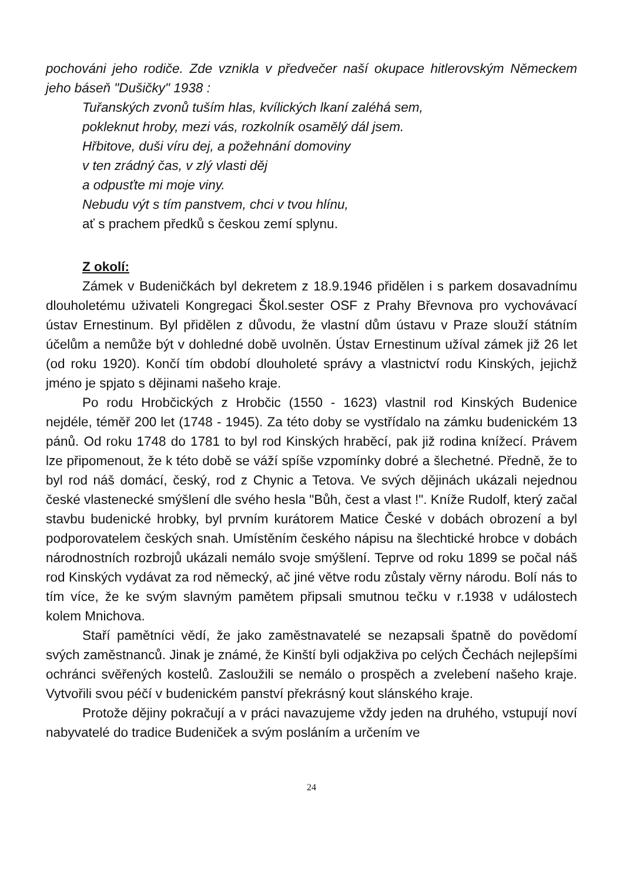pochováni jeho rodiče. Zde vznikla v předvečer naší okupace hitlerovským Německem jeho báseň "Dušičky" 1938 :
Tuřanských zvonů tuším hlas, kvílických lkaní zaléhá sem,
pokleknut hroby, mezi vás, rozkolník osamělý dál jsem.
Hřbitove, duši víru dej, a požehnání domoviny
v ten zrádný čas, v zlý vlasti děj
a odpusťte mi moje viny.
Nebudu výt s tím panstvem, chci v tvou hlínu,
ať s prachem předků s českou zemí splynu.
Z okolí:
Zámek v Budeničkách byl dekretem z 18.9.1946 přidělen i s parkem dosavadnímu dlouholetému uživateli Kongregaci Škol.sester OSF z Prahy Břevnova pro vychovávací ústav Ernestinum. Byl přidělen z důvodu, že vlastní dům ústavu v Praze slouží státním účelům a nemůže být v dohledné době uvolněn. Ústav Ernestinum užíval zámek již 26 let (od roku 1920). Končí tím období dlouholeté správy a vlastnictví rodu Kinských, jejichž jméno je spjato s dějinami našeho kraje.
Po rodu Hrobčických z Hrobčic (1550 - 1623) vlastnil rod Kinských Budenice nejdéle, téměř 200 let (1748 - 1945). Za této doby se vystřídalo na zámku budenickém 13 pánů. Od roku 1748 do 1781 to byl rod Kinských hraběcí, pak již rodina knížecí. Právem lze připomenout, že k této době se váží spíše vzpomínky dobré a šlechetné. Předně, že to byl rod náš domácí, český, rod z Chynic a Tetova. Ve svých dějinách ukázali nejednou české vlastenecké smýšlení dle svého hesla "Bůh, čest a vlast !". Kníže Rudolf, který začal stavbu budenické hrobky, byl prvním kurátorem Matice České v dobách obrození a byl podporovatelem českých snah. Umístěním českého nápisu na šlechtické hrobce v dobách národnostních rozbrojů ukázali nemálo svoje smýšlení. Teprve od roku 1899 se počal náš rod Kinských vydávat za rod německý, ač jiné větve rodu zůstaly věrny národu. Bolí nás to tím více, že ke svým slavným pamětem připsali smutnou tečku v r.1938 v událostech kolem Mnichova.
Staří pamětníci vědí, že jako zaměstnavatelé se nezapsali špatně do povědomí svých zaměstnanců. Jinak je známé, že Kinští byli odjakživa po celých Čechách nejlepšími ochránci svěřených kostelů. Zasloužili se nemálo o prospěch a zvelebení našeho kraje. Vytvořili svou péčí v budenickém panství překrásný kout slánského kraje.
Protože dějiny pokračují a v práci navazujeme vždy jeden na druhého, vstupují noví nabyvatelé do tradice Budeniček a svým posláním a určením ve
24